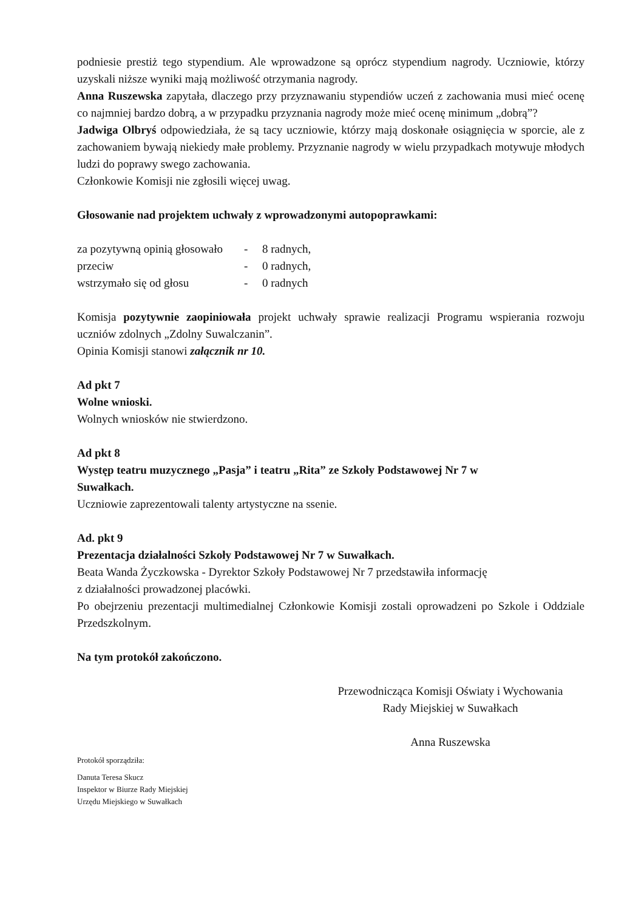podniesie prestiż tego stypendium. Ale wprowadzone są oprócz stypendium nagrody. Uczniowie, którzy uzyskali niższe wyniki mają możliwość otrzymania nagrody.
Anna Ruszewska zapytała, dlaczego przy przyznawaniu stypendiów uczeń z zachowania musi mieć ocenę co najmniej bardzo dobrą, a w przypadku przyznania nagrody może mieć ocenę minimum „dobrą”?
Jadwiga Olbryś odpowiedziała, że są tacy uczniowie, którzy mają doskonałe osiągnięcia w sporcie, ale z zachowaniem bywają niekiedy małe problemy. Przyznanie nagrody w wielu przypadkach motywuje młodych ludzi do poprawy swego zachowania.
Członkowie Komisji nie zgłosili więcej uwag.
Głosowanie nad projektem uchwały z wprowadzonymi autopoprawkami:
za pozytywną opinią głosowało - 8 radnych, przeciw - 0 radnych, wstrzymało się od głosu - 0 radnych
Komisja pozytywnie zaopiniowała projekt uchwały sprawie realizacji Programu wspierania rozwoju uczniów zdolnych „Zdolny Suwalczanin”.
Opinia Komisji stanowi załącznik nr 10.
Ad pkt 7
Wolne wnioski.
Wolnych wniosków nie stwierdzono.
Ad pkt 8
Występ teatru muzycznego „Pasja” i teatru „Rita” ze Szkoły Podstawowej Nr 7 w
Suwałkach.
Uczniowie zaprezentowali talenty artystyczne na ssenie.
Ad. pkt 9
Prezentacja działalności Szkoły Podstawowej Nr 7 w Suwałkach.
Beata Wanda Życzkowska - Dyrektor Szkoły Podstawowej Nr 7 przedstawiła informację
z działalności prowadzonej placówki.
Po obejrzeniu prezentacji multimedialnej Członkowie Komisji zostali oprowadzeni po Szkole i Oddziale Przedszkolnym.
Na tym protokół zakończono.
Przewodnicząca Komisji Oświaty i Wychowania
Rady Miejskiej w Suwałkach
Anna Ruszewska
Protokół sporządziła:
Danuta Teresa Skucz
Inspektor w Biurze Rady Miejskiej
Urzędu Miejskiego w Suwałkach